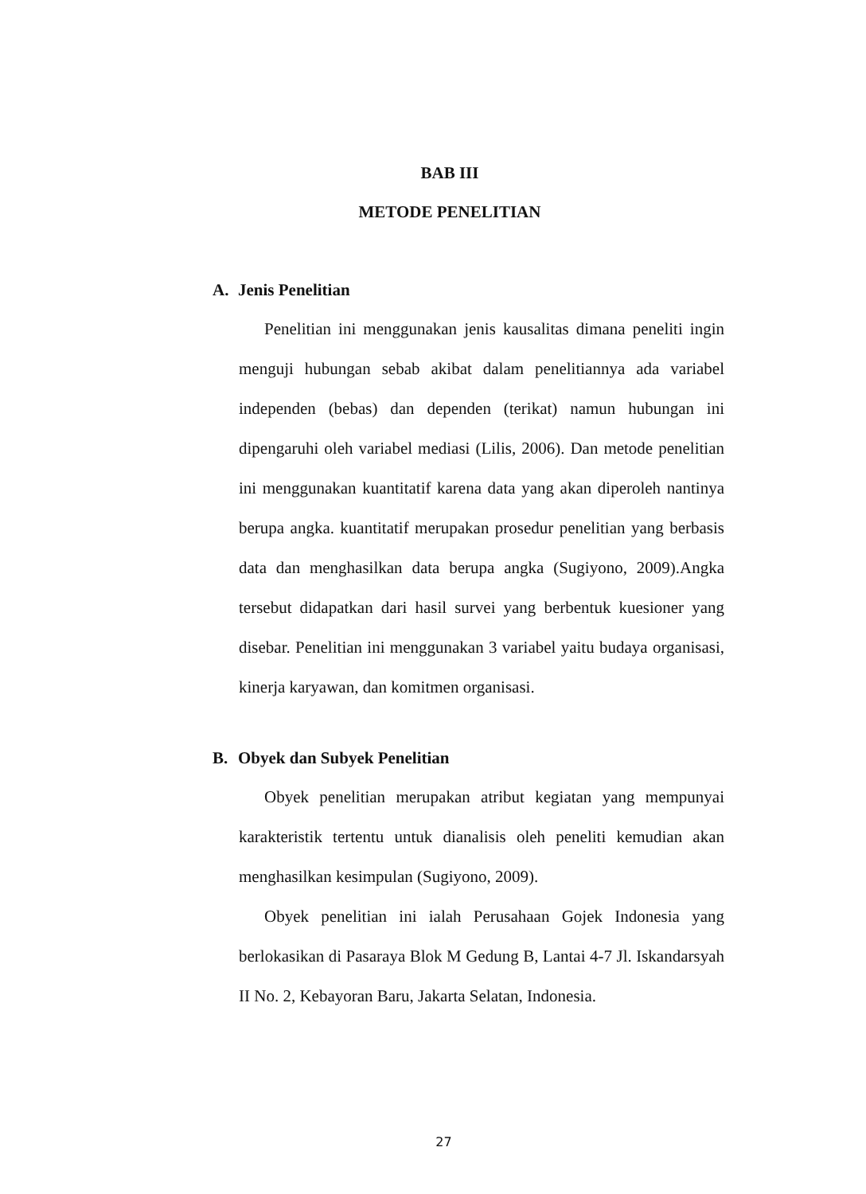BAB III
METODE PENELITIAN
A. Jenis Penelitian
Penelitian ini menggunakan jenis kausalitas dimana peneliti ingin menguji hubungan sebab akibat dalam penelitiannya ada variabel independen (bebas) dan dependen (terikat) namun hubungan ini dipengaruhi oleh variabel mediasi (Lilis, 2006). Dan metode penelitian ini menggunakan kuantitatif karena data yang akan diperoleh nantinya berupa angka. kuantitatif merupakan prosedur penelitian yang berbasis data dan menghasilkan data berupa angka (Sugiyono, 2009).Angka tersebut didapatkan dari hasil survei yang berbentuk kuesioner yang disebar. Penelitian ini menggunakan 3 variabel yaitu budaya organisasi, kinerja karyawan, dan komitmen organisasi.
B. Obyek dan Subyek Penelitian
Obyek penelitian merupakan atribut kegiatan yang mempunyai karakteristik tertentu untuk dianalisis oleh peneliti kemudian akan menghasilkan kesimpulan (Sugiyono, 2009).
Obyek penelitian ini ialah Perusahaan Gojek Indonesia yang berlokasikan di Pasaraya Blok M Gedung B, Lantai 4-7 Jl. Iskandarsyah II No. 2, Kebayoran Baru, Jakarta Selatan, Indonesia.
27